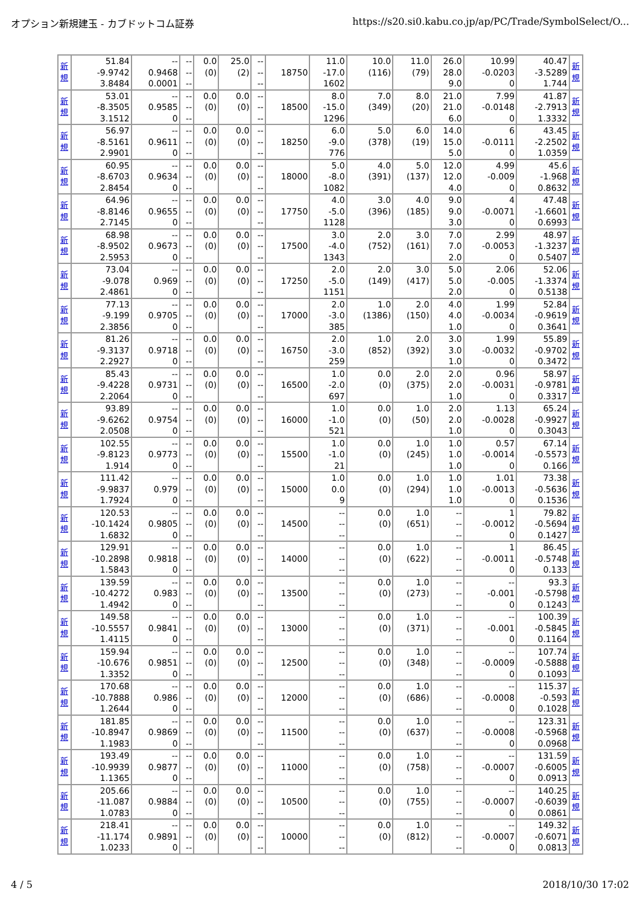オプション新規建玉 - カブドットコム証券 https://s20.si0.kabu.co.jp/ap/PC/Trade/SymbolSelect/O...
| 新 規 | 51.84 -9.9742 3.8484 | -- 0.9468 0.0001 | -- -- -- | 0.0 (0) | 25.0 (2) | -- -- -- | 18750 | 11.0 -17.0 1602 | 10.0 (116) | 11.0 (79) | 26.0 28.0 9.0 | 10.99 -0.0203 0 | 40.47 -3.5289 1.744 | 新 規 |
| 新 規 | 53.01 -8.3505 3.1512 | -- 0.9585 0 | -- -- -- | 0.0 (0) | 0.0 (0) | -- -- -- | 18500 | 8.0 -15.0 1296 | 7.0 (349) | 8.0 (20) | 21.0 21.0 6.0 | 7.99 -0.0148 0 | 41.87 -2.7913 1.3332 | 新 規 |
| 新 規 | 56.97 -8.5161 2.9901 | -- 0.9611 0 | -- -- -- | 0.0 (0) | 0.0 (0) | -- -- -- | 18250 | 6.0 -9.0 776 | 5.0 (378) | 6.0 (19) | 14.0 15.0 5.0 | 6 -0.0111 0 | 43.45 -2.2502 1.0359 | 新 規 |
| 新 規 | 60.95 -8.6703 2.8454 | -- 0.9634 0 | -- -- -- | 0.0 (0) | 0.0 (0) | -- -- -- | 18000 | 5.0 -8.0 1082 | 4.0 (391) | 5.0 (137) | 12.0 12.0 4.0 | 4.99 -0.009 0 | 45.6 -1.968 0.8632 | 新 規 |
| 新 規 | 64.96 -8.8146 2.7145 | -- 0.9655 0 | -- -- -- | 0.0 (0) | 0.0 (0) | -- -- -- | 17750 | 4.0 -5.0 1128 | 3.0 (396) | 4.0 (185) | 9.0 9.0 3.0 | 4 -0.0071 0 | 47.48 -1.6601 0.6993 | 新 規 |
| 新 規 | 68.98 -8.9502 2.5953 | -- 0.9673 0 | -- -- -- | 0.0 (0) | 0.0 (0) | -- -- -- | 17500 | 3.0 -4.0 1343 | 2.0 (752) | 3.0 (161) | 7.0 7.0 2.0 | 2.99 -0.0053 0 | 48.97 -1.3237 0.5407 | 新 規 |
| 新 規 | 73.04 -9.078 2.4861 | -- 0.969 0 | -- -- -- | 0.0 (0) | 0.0 (0) | -- -- -- | 17250 | 2.0 -5.0 1151 | 2.0 (149) | 3.0 (417) | 5.0 5.0 2.0 | 2.06 -0.005 0 | 52.06 -1.3374 0.5138 | 新 規 |
| 新 規 | 77.13 -9.199 2.3856 | -- 0.9705 0 | -- -- -- | 0.0 (0) | 0.0 (0) | -- -- -- | 17000 | 2.0 -3.0 385 | 1.0 (1386) | 2.0 (150) | 4.0 4.0 1.0 | 1.99 -0.0034 0 | 52.84 -0.9619 0.3641 | 新 規 |
| 新 規 | 81.26 -9.3137 2.2927 | -- 0.9718 0 | -- -- -- | 0.0 (0) | 0.0 (0) | -- -- -- | 16750 | 2.0 -3.0 259 | 1.0 (852) | 2.0 (392) | 3.0 3.0 1.0 | 1.99 -0.0032 0 | 55.89 -0.9702 0.3472 | 新 規 |
| 新 規 | 85.43 -9.4228 2.2064 | -- 0.9731 0 | -- -- -- | 0.0 (0) | 0.0 (0) | -- -- -- | 16500 | 1.0 -2.0 697 | 0.0 (0) | 2.0 (375) | 2.0 2.0 1.0 | 0.96 -0.0031 0 | 58.97 -0.9781 0.3317 | 新 規 |
| 新 規 | 93.89 -9.6262 2.0508 | -- 0.9754 0 | -- -- -- | 0.0 (0) | 0.0 (0) | -- -- -- | 16000 | 1.0 -1.0 521 | 0.0 (0) | 1.0 (50) | 2.0 2.0 1.0 | 1.13 -0.0028 0 | 65.24 -0.9927 0.3043 | 新 規 |
| 新 規 | 102.55 -9.8123 1.914 | -- 0.9773 0 | -- -- -- | 0.0 (0) | 0.0 (0) | -- -- -- | 15500 | 1.0 -1.0 21 | 0.0 (0) | 1.0 (245) | 1.0 1.0 1.0 | 0.57 -0.0014 0 | 67.14 -0.5573 0.166 | 新 規 |
| 新 規 | 111.42 -9.9837 1.7924 | -- 0.979 0 | -- -- -- | 0.0 (0) | 0.0 (0) | -- -- -- | 15000 | 1.0 0.0 9 | 0.0 (0) | 1.0 (294) | 1.0 1.0 1.0 | 1.01 -0.0013 0 | 73.38 -0.5636 0.1536 | 新 規 |
| 新 規 | 120.53 -10.1424 1.6832 | -- 0.9805 0 | -- -- -- | 0.0 (0) | 0.0 (0) | -- -- -- | 14500 | -- -- -- | 0.0 (0) | 1.0 (651) | -- -- -- | 1 -0.0012 0 | 79.82 -0.5694 0.1427 | 新 規 |
| 新 規 | 129.91 -10.2898 1.5843 | -- 0.9818 0 | -- -- -- | 0.0 (0) | 0.0 (0) | -- -- -- | 14000 | -- -- -- | 0.0 (0) | 1.0 (622) | -- -- -- | 1 -0.0011 0 | 86.45 -0.5748 0.133 | 新 規 |
| 新 規 | 139.59 -10.4272 1.4942 | -- 0.983 0 | -- -- -- | 0.0 (0) | 0.0 (0) | -- -- -- | 13500 | -- -- -- | 0.0 (0) | 1.0 (273) | -- -- -- | -- -0.001 0 | 93.3 -0.5798 0.1243 | 新 規 |
| 新 規 | 149.58 -10.5557 1.4115 | -- 0.9841 0 | -- -- -- | 0.0 (0) | 0.0 (0) | -- -- -- | 13000 | -- -- -- | 0.0 (0) | 1.0 (371) | -- -- -- | -- -0.001 0 | 100.39 -0.5845 0.1164 | 新 規 |
| 新 規 | 159.94 -10.676 1.3352 | -- 0.9851 0 | -- -- -- | 0.0 (0) | 0.0 (0) | -- -- -- | 12500 | -- -- -- | 0.0 (0) | 1.0 (348) | -- -- -- | -- -0.0009 0 | 107.74 -0.5888 0.1093 | 新 規 |
| 新 規 | 170.68 -10.7888 1.2644 | -- 0.986 0 | -- -- -- | 0.0 (0) | 0.0 (0) | -- -- -- | 12000 | -- -- -- | 0.0 (0) | 1.0 (686) | -- -- -- | -- -0.0008 0 | 115.37 -0.593 0.1028 | 新 規 |
| 新 規 | 181.85 -10.8947 1.1983 | -- 0.9869 0 | -- -- -- | 0.0 (0) | 0.0 (0) | -- -- -- | 11500 | -- -- -- | 0.0 (0) | 1.0 (637) | -- -- -- | -- -0.0008 0 | 123.31 -0.5968 0.0968 | 新 規 |
| 新 規 | 193.49 -10.9939 1.1365 | -- 0.9877 0 | -- -- -- | 0.0 (0) | 0.0 (0) | -- -- -- | 11000 | -- -- -- | 0.0 (0) | 1.0 (758) | -- -- -- | -- -0.0007 0 | 131.59 -0.6005 0.0913 | 新 規 |
| 新 規 | 205.66 -11.087 1.0783 | -- 0.9884 0 | -- -- -- | 0.0 (0) | 0.0 (0) | -- -- -- | 10500 | -- -- -- | 0.0 (0) | 1.0 (755) | -- -- -- | -- -0.0007 0 | 140.25 -0.6039 0.0861 | 新 規 |
| 新 規 | 218.41 -11.174 1.0233 | -- 0.9891 0 | -- -- -- | 0.0 (0) | 0.0 (0) | -- -- -- | 10000 | -- -- -- | 0.0 (0) | 1.0 (812) | -- -- -- | -- -0.0007 0 | 149.32 -0.6071 0.0813 | 新 規 |
4 / 5 2018/10/30 17:02